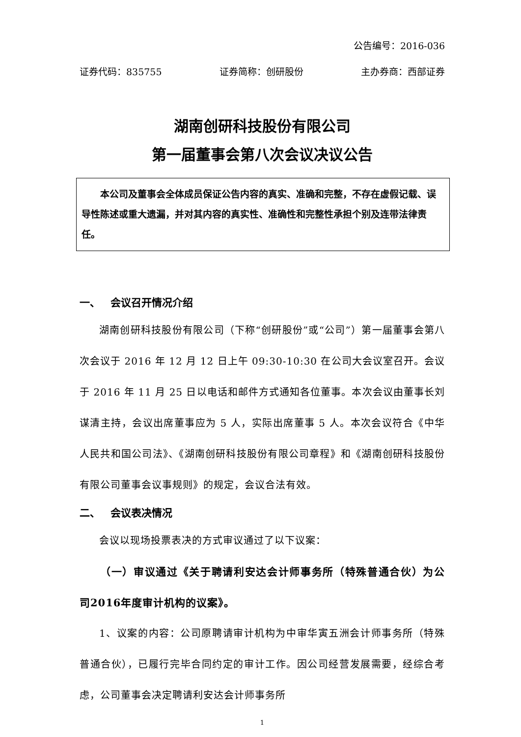公告编号：2016-036
证券代码：835755 证券简称：创研股份 主办券商：西部证券
湖南创研科技股份有限公司
第一届董事会第八次会议决议公告
  本公司及董事会全体成员保证公告内容的真实、准确和完整，不存在虚假记载、误导性陈述或重大遗漏，并对其内容的真实性、准确性和完整性承担个别及连带法律责任。
一、 会议召开情况介绍
湖南创研科技股份有限公司（下称“创研股份”或“公司”）第一届董事会第八次会议于 2016 年 12 月 12 日上午 09:30-10:30 在公司大会议室召开。会议于 2016 年 11 月 25 日以电话和邮件方式通知各位董事。本次会议由董事长刘谋清主持，会议出席董事应为 5 人，实际出席董事 5 人。本次会议符合《中华人民共和国公司法》、《湖南创研科技股份有限公司章程》和《湖南创研科技股份有限公司董事会议事规则》的规定，会议合法有效。
二、 会议表决情况
会议以现场投票表决的方式审议通过了以下议案：
（一）审议通过《关于聘请利安达会计师事务所（特殊普通合伙）为公司2016年度审计机构的议案》。
1、议案的内容：公司原聘请审计机构为中审华寅五洲会计师事务所（特殊普通合伙），已履行完毕合同约定的审计工作。因公司经营发展需要，经综合考虑，公司董事会决定聘请利安达会计师事务所
1